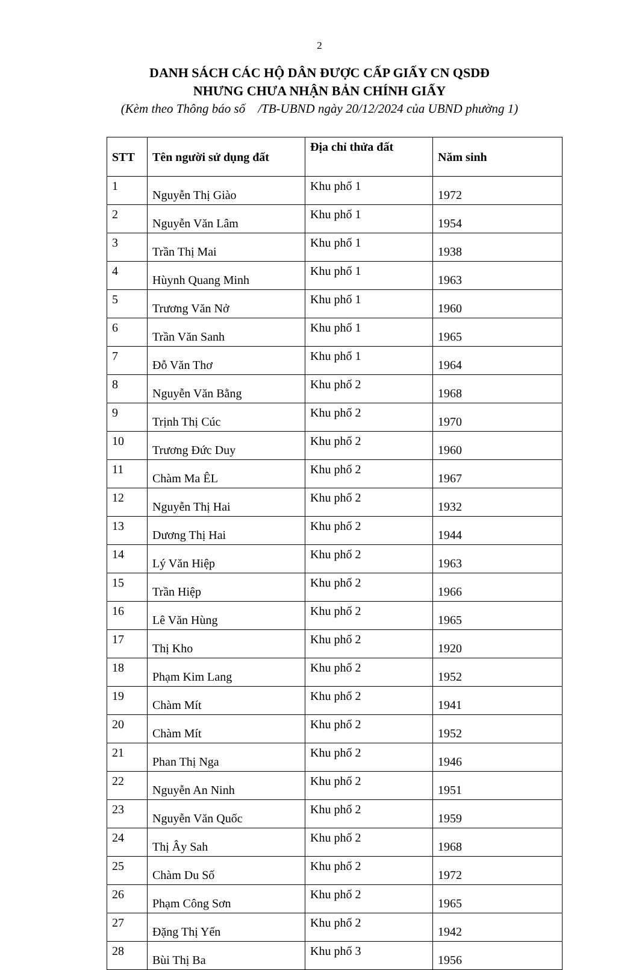2
DANH SÁCH CÁC HỘ DÂN ĐƯỢC CẤP GIẤY CN QSDĐ
NHƯNG CHƯA NHẬN BẢN CHÍNH GIẤY
(Kèm theo Thông báo số /TB-UBND ngày 20/12/2024 của UBND phường 1)
| STT | Tên người sử dụng đất | Địa chỉ thửa đất | Năm sinh |
| --- | --- | --- | --- |
| 1 | Nguyễn Thị Giào | Khu phố 1 | 1972 |
| 2 | Nguyễn Văn Lâm | Khu phố 1 | 1954 |
| 3 | Trần Thị Mai | Khu phố 1 | 1938 |
| 4 | Hùynh Quang Minh | Khu phố 1 | 1963 |
| 5 | Trương Văn Nở | Khu phố 1 | 1960 |
| 6 | Trần Văn Sanh | Khu phố 1 | 1965 |
| 7 | Đỗ Văn Thơ | Khu phố 1 | 1964 |
| 8 | Nguyễn Văn Bằng | Khu phố 2 | 1968 |
| 9 | Trịnh Thị Cúc | Khu phố 2 | 1970 |
| 10 | Trương Đức Duy | Khu phố 2 | 1960 |
| 11 | Chàm Ma ÊL | Khu phố 2 | 1967 |
| 12 | Nguyễn Thị Hai | Khu phố 2 | 1932 |
| 13 | Dương Thị Hai | Khu phố 2 | 1944 |
| 14 | Lý Văn Hiệp | Khu phố 2 | 1963 |
| 15 | Trần Hiệp | Khu phố 2 | 1966 |
| 16 | Lê Văn Hùng | Khu phố 2 | 1965 |
| 17 | Thị Kho | Khu phố 2 | 1920 |
| 18 | Phạm Kim Lang | Khu phố 2 | 1952 |
| 19 | Chàm Mít | Khu phố 2 | 1941 |
| 20 | Chàm Mít | Khu phố 2 | 1952 |
| 21 | Phan Thị Nga | Khu phố 2 | 1946 |
| 22 | Nguyễn An Ninh | Khu phố 2 | 1951 |
| 23 | Nguyễn Văn Quốc | Khu phố 2 | 1959 |
| 24 | Thị Ây Sah | Khu phố 2 | 1968 |
| 25 | Chàm Du Số | Khu phố 2 | 1972 |
| 26 | Phạm Công Sơn | Khu phố 2 | 1965 |
| 27 | Đặng Thị Yến | Khu phố 2 | 1942 |
| 28 | Bùi Thị Ba | Khu phố 3 | 1956 |